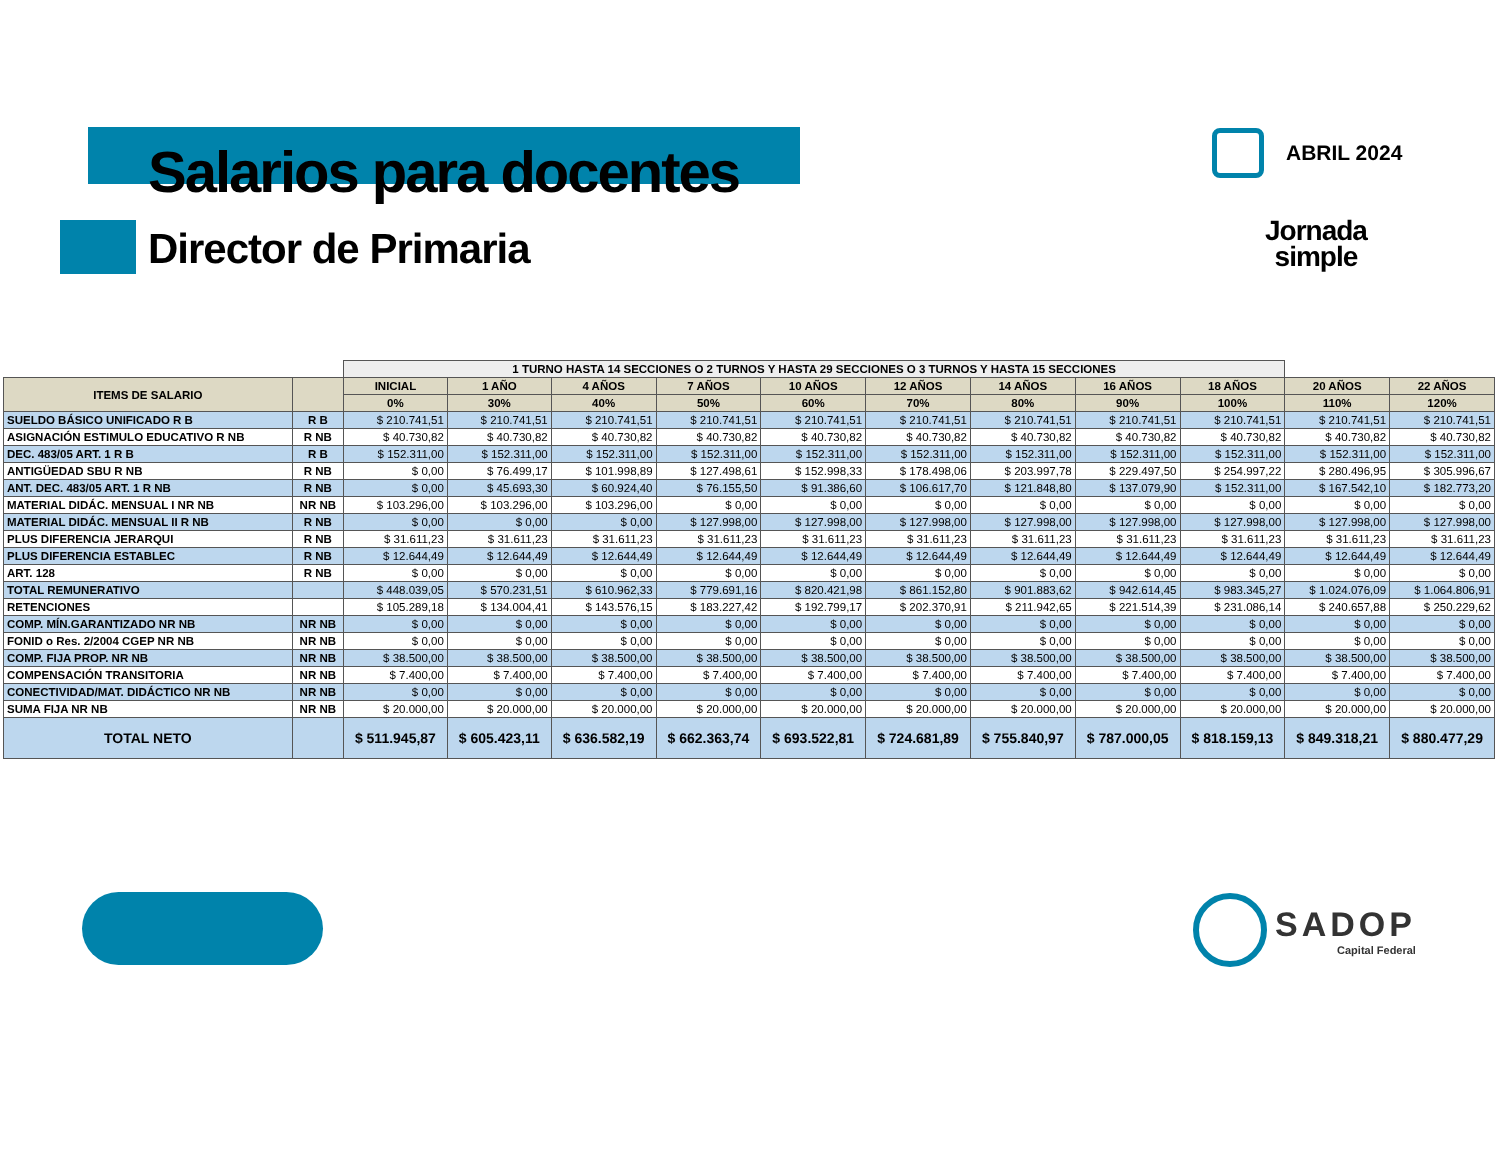Salarios para docentes
Director de Primaria
ABRIL 2024
Jornada
simple
| | | 1 TURNO HASTA 14 SECCIONES O 2 TURNOS Y HASTA 29 SECCIONES O 3 TURNOS Y HASTA 15 SECCIONES | | | | | | | | | | |
| ITEMS DE SALARIO | | INICIAL | 1 AÑO | 4 AÑOS | 7 AÑOS | 10 AÑOS | 12 AÑOS | 14 AÑOS | 16 AÑOS | 18 AÑOS | 20 AÑOS | 22 AÑOS |
| | | 0% | 30% | 40% | 50% | 60% | 70% | 80% | 90% | 100% | 110% | 120% |
| SUELDO BÁSICO UNIFICADO R B | R B | $ 210.741,51 | $ 210.741,51 | $ 210.741,51 | $ 210.741,51 | $ 210.741,51 | $ 210.741,51 | $ 210.741,51 | $ 210.741,51 | $ 210.741,51 | $ 210.741,51 | $ 210.741,51 |
| ASIGNACIÓN ESTIMULO EDUCATIVO R NB | R NB | $ 40.730,82 | $ 40.730,82 | $ 40.730,82 | $ 40.730,82 | $ 40.730,82 | $ 40.730,82 | $ 40.730,82 | $ 40.730,82 | $ 40.730,82 | $ 40.730,82 | $ 40.730,82 |
| DEC. 483/05 ART. 1 R B | R B | $ 152.311,00 | $ 152.311,00 | $ 152.311,00 | $ 152.311,00 | $ 152.311,00 | $ 152.311,00 | $ 152.311,00 | $ 152.311,00 | $ 152.311,00 | $ 152.311,00 | $ 152.311,00 |
| ANTIGÜEDAD SBU R NB | R NB | $ 0,00 | $ 76.499,17 | $ 101.998,89 | $ 127.498,61 | $ 152.998,33 | $ 178.498,06 | $ 203.997,78 | $ 229.497,50 | $ 254.997,22 | $ 280.496,95 | $ 305.996,67 |
| ANT. DEC. 483/05 ART. 1 R NB | R NB | $ 0,00 | $ 45.693,30 | $ 60.924,40 | $ 76.155,50 | $ 91.386,60 | $ 106.617,70 | $ 121.848,80 | $ 137.079,90 | $ 152.311,00 | $ 167.542,10 | $ 182.773,20 |
| MATERIAL DIDÁC. MENSUAL I NR NB | NR NB | $ 103.296,00 | $ 103.296,00 | $ 103.296,00 | $ 0,00 | $ 0,00 | $ 0,00 | $ 0,00 | $ 0,00 | $ 0,00 | $ 0,00 | $ 0,00 |
| MATERIAL DIDÁC. MENSUAL II R NB | R NB | $ 0,00 | $ 0,00 | $ 0,00 | $ 127.998,00 | $ 127.998,00 | $ 127.998,00 | $ 127.998,00 | $ 127.998,00 | $ 127.998,00 | $ 127.998,00 | $ 127.998,00 |
| PLUS DIFERENCIA JERARQUI | R NB | $ 31.611,23 | $ 31.611,23 | $ 31.611,23 | $ 31.611,23 | $ 31.611,23 | $ 31.611,23 | $ 31.611,23 | $ 31.611,23 | $ 31.611,23 | $ 31.611,23 | $ 31.611,23 |
| PLUS DIFERENCIA ESTABLEC | R NB | $ 12.644,49 | $ 12.644,49 | $ 12.644,49 | $ 12.644,49 | $ 12.644,49 | $ 12.644,49 | $ 12.644,49 | $ 12.644,49 | $ 12.644,49 | $ 12.644,49 | $ 12.644,49 |
| ART. 128 | R NB | $ 0,00 | $ 0,00 | $ 0,00 | $ 0,00 | $ 0,00 | $ 0,00 | $ 0,00 | $ 0,00 | $ 0,00 | $ 0,00 | $ 0,00 |
| TOTAL REMUNERATIVO | | $ 448.039,05 | $ 570.231,51 | $ 610.962,33 | $ 779.691,16 | $ 820.421,98 | $ 861.152,80 | $ 901.883,62 | $ 942.614,45 | $ 983.345,27 | $ 1.024.076,09 | $ 1.064.806,91 |
| RETENCIONES | | $ 105.289,18 | $ 134.004,41 | $ 143.576,15 | $ 183.227,42 | $ 192.799,17 | $ 202.370,91 | $ 211.942,65 | $ 221.514,39 | $ 231.086,14 | $ 240.657,88 | $ 250.229,62 |
| COMP. MÍN.GARANTIZADO NR NB | NR NB | $ 0,00 | $ 0,00 | $ 0,00 | $ 0,00 | $ 0,00 | $ 0,00 | $ 0,00 | $ 0,00 | $ 0,00 | $ 0,00 | $ 0,00 |
| FONID o Res. 2/2004 CGEP NR NB | NR NB | $ 0,00 | $ 0,00 | $ 0,00 | $ 0,00 | $ 0,00 | $ 0,00 | $ 0,00 | $ 0,00 | $ 0,00 | $ 0,00 | $ 0,00 |
| COMP. FIJA PROP. NR NB | NR NB | $ 38.500,00 | $ 38.500,00 | $ 38.500,00 | $ 38.500,00 | $ 38.500,00 | $ 38.500,00 | $ 38.500,00 | $ 38.500,00 | $ 38.500,00 | $ 38.500,00 | $ 38.500,00 |
| COMPENSACIÓN TRANSITORIA | NR NB | $ 7.400,00 | $ 7.400,00 | $ 7.400,00 | $ 7.400,00 | $ 7.400,00 | $ 7.400,00 | $ 7.400,00 | $ 7.400,00 | $ 7.400,00 | $ 7.400,00 | $ 7.400,00 |
| CONECTIVIDAD/MAT. DIDÁCTICO NR NB | NR NB | $ 0,00 | $ 0,00 | $ 0,00 | $ 0,00 | $ 0,00 | $ 0,00 | $ 0,00 | $ 0,00 | $ 0,00 | $ 0,00 | $ 0,00 |
| SUMA FIJA NR NB | NR NB | $ 20.000,00 | $ 20.000,00 | $ 20.000,00 | $ 20.000,00 | $ 20.000,00 | $ 20.000,00 | $ 20.000,00 | $ 20.000,00 | $ 20.000,00 | $ 20.000,00 | $ 20.000,00 |
| TOTAL NETO | | $ 511.945,87 | $ 605.423,11 | $ 636.582,19 | $ 662.363,74 | $ 693.522,81 | $ 724.681,89 | $ 755.840,97 | $ 787.000,05 | $ 818.159,13 | $ 849.318,21 | $ 880.477,29 |
SADOP
Capital Federal